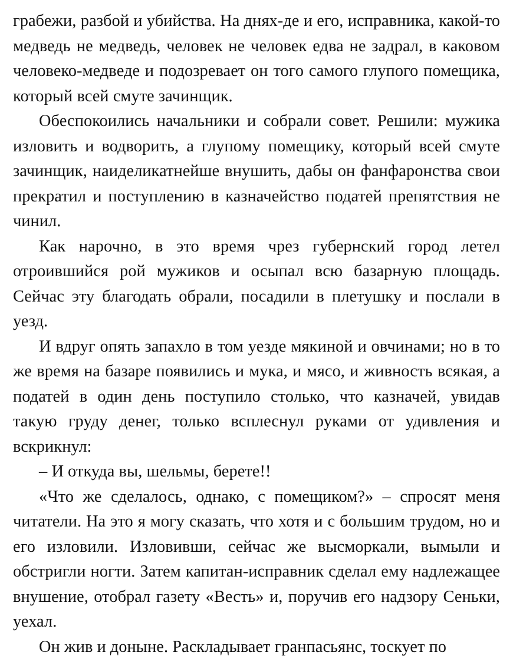грабежи, разбой и убийства. На днях-де и его, исправника, какой-то медведь не медведь, человек не человек едва не задрал, в каковом человеко-медведе и подозревает он того самого глупого помещика, который всей смуте зачинщик.
Обеспокоились начальники и собрали совет. Решили: мужика изловить и водворить, а глупому помещику, который всей смуте зачинщик, наиделикатнейше внушить, дабы он фанфаронства свои прекратил и поступлению в казначейство податей препятствия не чинил.
Как нарочно, в это время чрез губернский город летел отроившийся рой мужиков и осыпал всю базарную площадь. Сейчас эту благодать обрали, посадили в плетушку и послали в уезд.
И вдруг опять запахло в том уезде мякиной и овчинами; но в то же время на базаре появились и мука, и мясо, и живность всякая, а податей в один день поступило столько, что казначей, увидав такую груду денег, только всплеснул руками от удивления и вскрикнул:
– И откуда вы, шельмы, берете!!
«Что же сделалось, однако, с помещиком?» – спросят меня читатели. На это я могу сказать, что хотя и с большим трудом, но и его изловили. Изловивши, сейчас же высморкали, вымыли и обстригли ногти. Затем капитан-исправник сделал ему надлежащее внушение, отобрал газету «Весть» и, поручив его надзору Сеньки, уехал.
Он жив и доныне. Раскладывает гранпасьянс, тоскует по